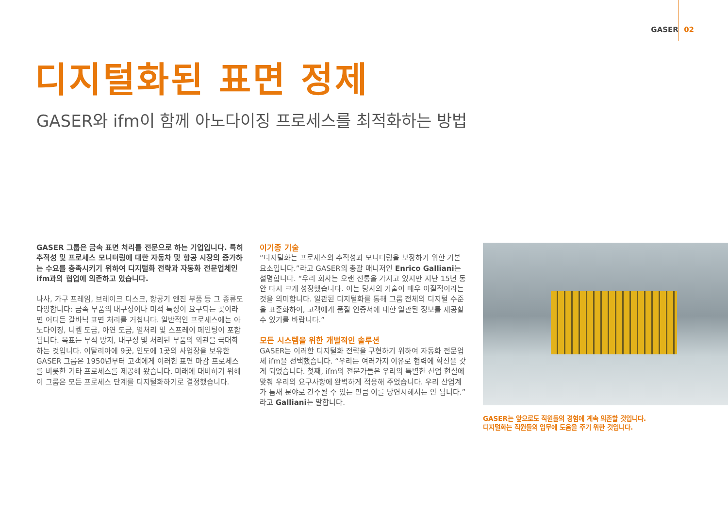GASER 02
디지털화된 표면 정제
GASER와 ifm이 함께 아노다이징 프로세스를 최적화하는 방법
GASER 그룹은 금속 표면 처리를 전문으로 하는 기업입니다. 특히 추적성 및 프로세스 모니터링에 대한 자동차 및 항공 시장의 증가하는 수요를 충족시키기 위하여 디지털화 전략과 자동화 전문업체인 ifm과의 협업에 의존하고 있습니다.
나사, 가구 프레임, 브레이크 디스크, 항공기 엔진 부품 등 그 종류도 다양합니다: 금속 부품의 내구성이나 미적 특성이 요구되는 곳이라면 어디든 갈바닉 표면 처리를 거칩니다. 일반적인 프로세스에는 아노다이징, 니켈 도금, 아연 도금, 열처리 및 스프레이 페인팅이 포함됩니다. 목표는 부식 방지, 내구성 및 처리된 부품의 외관을 극대화하는 것입니다. 이탈리아에 9곳, 인도에 1곳의 사업장을 보유한 GASER 그룹은 1950년부터 고객에게 이러한 표면 마감 프로세스를 비롯한 기타 프로세스를 제공해 왔습니다. 미래에 대비하기 위해 이 그룹은 모든 프로세스 단계를 디지털화하기로 결정했습니다.
이기종 기술
“디지털화는 프로세스의 추적성과 모니터링을 보장하기 위한 기본 요소입니다.”라고 GASER의 총괄 매니저인 Enrico Galliani는 설명합니다. “우리 회사는 오랜 전통을 가지고 있지만 지난 15년 동안 다시 크게 성장했습니다. 이는 당사의 기술이 매우 이질적이라는 것을 의미합니다. 일관된 디지털화를 통해 그룹 전체의 디지털 수준을 표준화하여, 고객에게 품질 인증서에 대한 일관된 정보를 제공할 수 있기를 바랍니다.”
모든 시스템을 위한 개별적인 솔루션
GASER는 이러한 디지털화 전략을 구현하기 위하여 자동화 전문업체 ifm을 선택했습니다. “우리는 여러가지 이유로 협력에 확신을 갖게 되었습니다. 첫째, ifm의 전문가들은 우리의 특별한 산업 현실에 맞춰 우리의 요구사항에 완벽하게 적응해 주었습니다. 우리 산업계가 틈새 분야로 간주될 수 있는 만큼 이를 당연시해서는 안 됩니다.” 라고 Galliani는 말합니다.
GASER는 앞으로도 직원들의 경험에 계속 의존할 것입니다.
디지털화는 직원들의 업무에 도움을 주기 위한 것입니다.